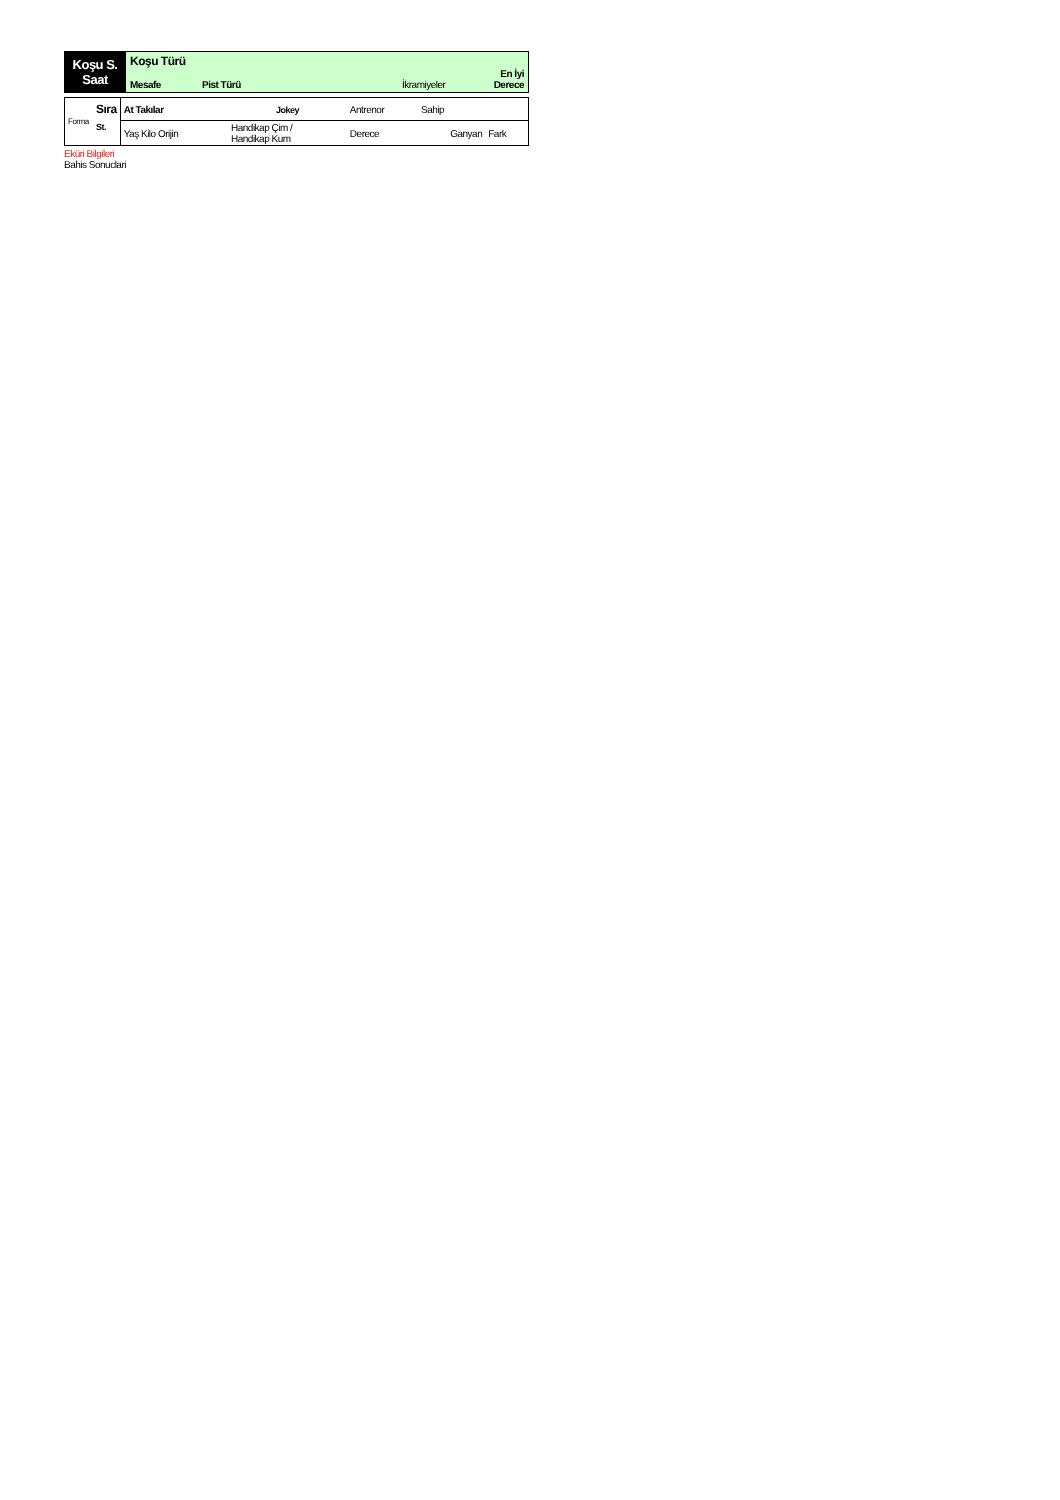| Koşu S. Saat | Koşu Türü Mesafe Pist Türü İkramiyeler En İyi Derece |
| Forma | Sıra | At Takılar | Jokey | Antrenor | Sahip | |
| | St. | Yaş Kilo Orijin | Handikap Çim / Handikap Kum | Derece | Ganyan | Fark |
Eküri Bilgileri
Bahis Sonuclari